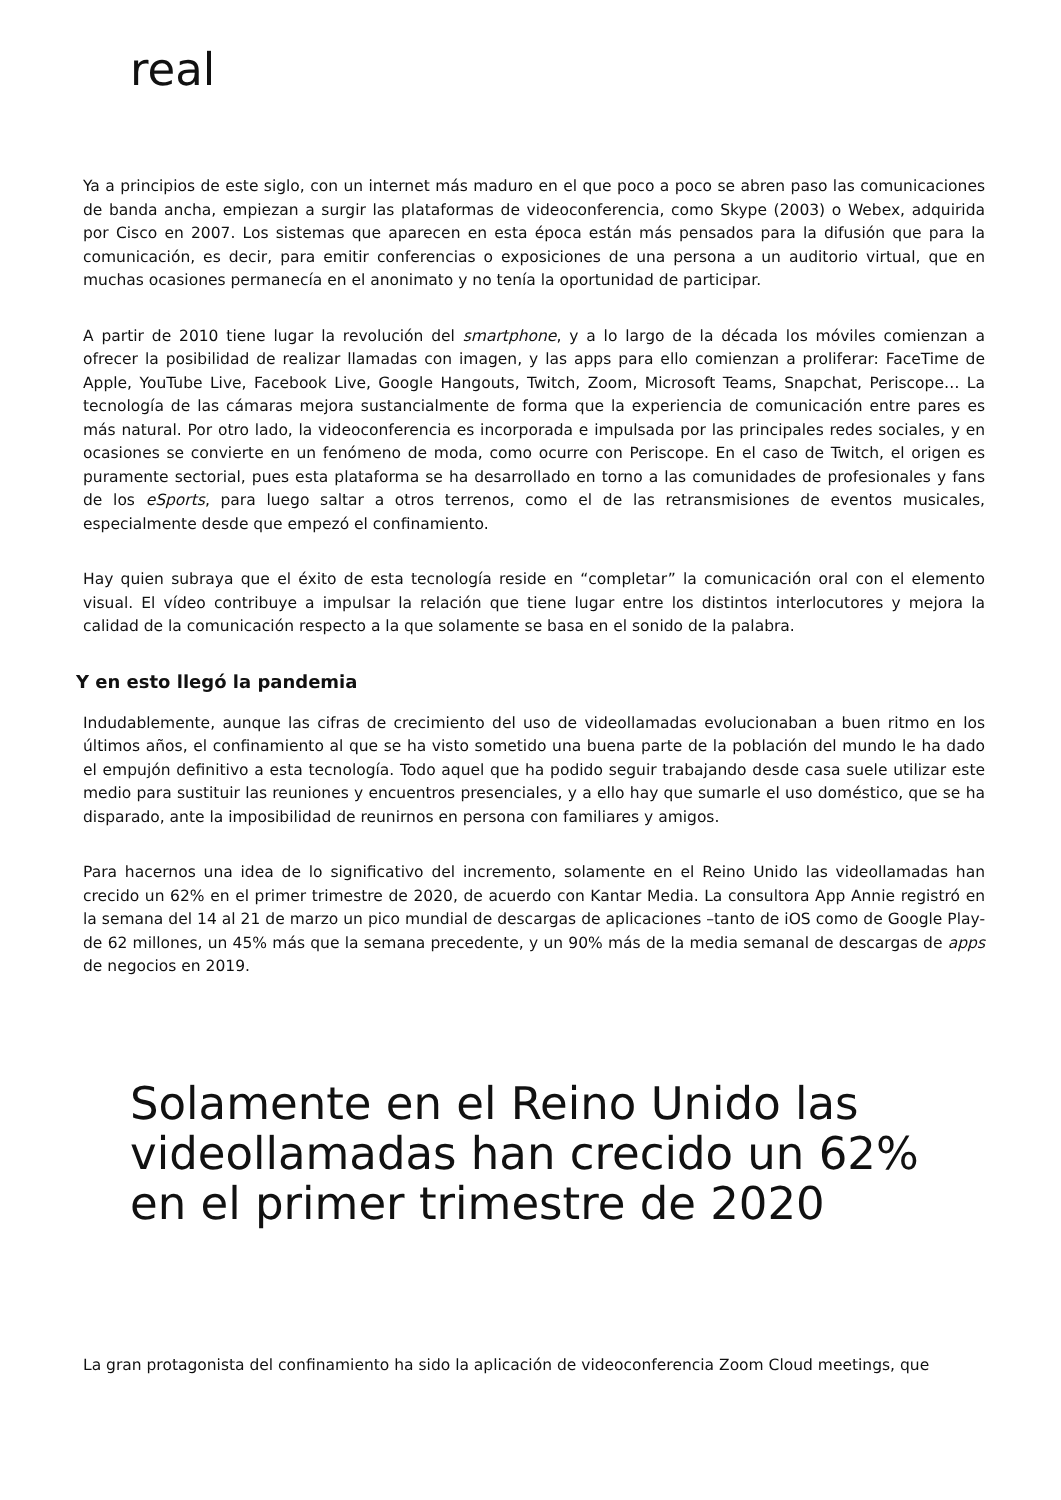real
Ya a principios de este siglo, con un internet más maduro en el que poco a poco se abren paso las comunicaciones de banda ancha, empiezan a surgir las plataformas de videoconferencia, como Skype (2003) o Webex, adquirida por Cisco en 2007. Los sistemas que aparecen en esta época están más pensados para la difusión que para la comunicación, es decir, para emitir conferencias o exposiciones de una persona a un auditorio virtual, que en muchas ocasiones permanecía en el anonimato y no tenía la oportunidad de participar.
A partir de 2010 tiene lugar la revolución del smartphone, y a lo largo de la década los móviles comienzan a ofrecer la posibilidad de realizar llamadas con imagen, y las apps para ello comienzan a proliferar: FaceTime de Apple, YouTube Live, Facebook Live, Google Hangouts, Twitch, Zoom, Microsoft Teams, Snapchat, Periscope… La tecnología de las cámaras mejora sustancialmente de forma que la experiencia de comunicación entre pares es más natural. Por otro lado, la videoconferencia es incorporada e impulsada por las principales redes sociales, y en ocasiones se convierte en un fenómeno de moda, como ocurre con Periscope. En el caso de Twitch, el origen es puramente sectorial, pues esta plataforma se ha desarrollado en torno a las comunidades de profesionales y fans de los eSports, para luego saltar a otros terrenos, como el de las retransmisiones de eventos musicales, especialmente desde que empezó el confinamiento.
Hay quien subraya que el éxito de esta tecnología reside en “completar” la comunicación oral con el elemento visual. El vídeo contribuye a impulsar la relación que tiene lugar entre los distintos interlocutores y mejora la calidad de la comunicación respecto a la que solamente se basa en el sonido de la palabra.
Y en esto llegó la pandemia
Indudablemente, aunque las cifras de crecimiento del uso de videollamadas evolucionaban a buen ritmo en los últimos años, el confinamiento al que se ha visto sometido una buena parte de la población del mundo le ha dado el empujón definitivo a esta tecnología. Todo aquel que ha podido seguir trabajando desde casa suele utilizar este medio para sustituir las reuniones y encuentros presenciales, y a ello hay que sumarle el uso doméstico, que se ha disparado, ante la imposibilidad de reunirnos en persona con familiares y amigos.
Para hacernos una idea de lo significativo del incremento, solamente en el Reino Unido las videollamadas han crecido un 62% en el primer trimestre de 2020, de acuerdo con Kantar Media. La consultora App Annie registró en la semana del 14 al 21 de marzo un pico mundial de descargas de aplicaciones –tanto de iOS como de Google Play- de 62 millones, un 45% más que la semana precedente, y un 90% más de la media semanal de descargas de apps de negocios en 2019.
Solamente en el Reino Unido las videollamadas han crecido un 62% en el primer trimestre de 2020
La gran protagonista del confinamiento ha sido la aplicación de videoconferencia Zoom Cloud meetings, que